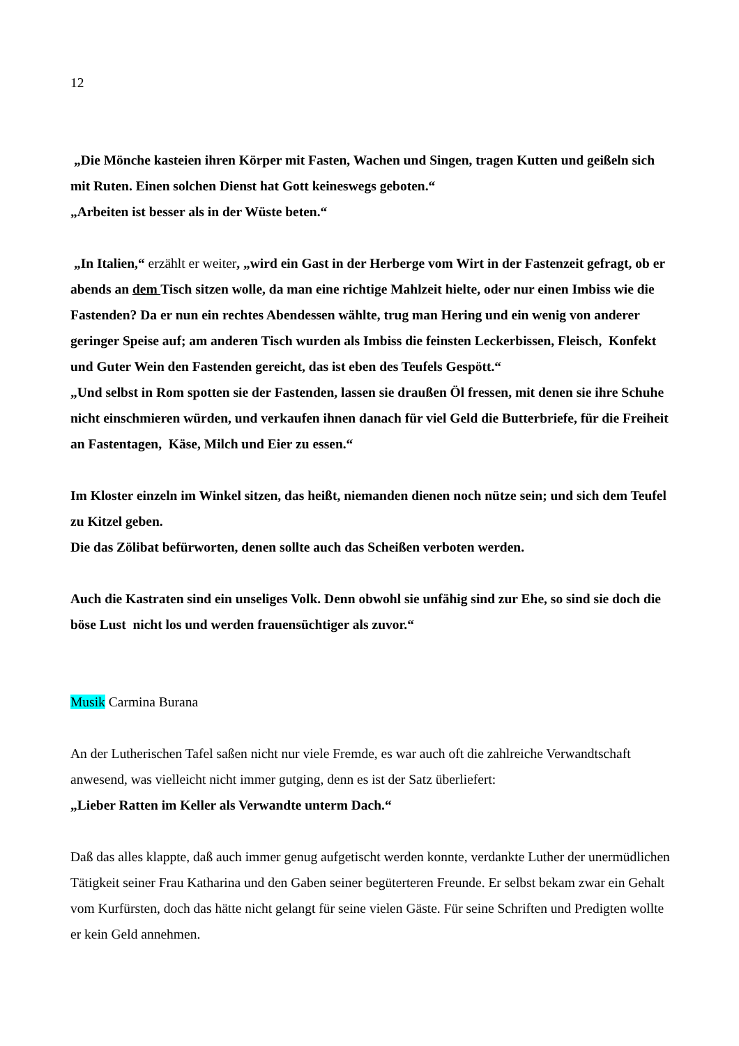12
„Die Mönche kasteien ihren Körper mit Fasten, Wachen und Singen, tragen Kutten und geißeln sich mit Ruten. Einen solchen Dienst hat Gott keineswegs geboten.“
„Arbeiten ist besser als in der Wüste beten.“
„In Italien,“ erzählt er weiter, „wird ein Gast in der Herberge vom Wirt in der Fastenzeit gefragt, ob er abends an dem Tisch sitzen wolle, da man eine richtige Mahlzeit hielte, oder nur einen Imbiss wie die Fastenden? Da er nun ein rechtes Abendessen wählte, trug man Hering und ein wenig von anderer geringer Speise auf; am anderen Tisch wurden als Imbiss die feinsten Leckerbissen, Fleisch, Konfekt und Guter Wein den Fastenden gereicht, das ist eben des Teufels Gespött.“
„Und selbst in Rom spotten sie der Fastenden, lassen sie draußen Öl fressen, mit denen sie ihre Schuhe nicht einschmieren würden, und verkaufen ihnen danach für viel Geld die Butterbriefe, für die Freiheit an Fastentagen, Käse, Milch und Eier zu essen.“
Im Kloster einzeln im Winkel sitzen, das heißt, niemanden dienen noch nütze sein; und sich dem Teufel zu Kitzel geben.
Die das Zölibat befürworten, denen sollte auch das Scheißen verboten werden.
Auch die Kastraten sind ein unseliges Volk. Denn obwohl sie unfähig sind zur Ehe, so sind sie doch die böse Lust nicht los und werden frauensüchtiger als zuvor.“
Musik Carmina Burana
An der Lutherischen Tafel saßen nicht nur viele Fremde, es war auch oft die zahlreiche Verwandtschaft anwesend, was vielleicht nicht immer gutging, denn es ist der Satz überliefert:
„Lieber Ratten im Keller als Verwandte unterm Dach.“
Daß das alles klappte, daß auch immer genug aufgetischt werden konnte, verdankte Luther der unermüdlichen Tätigkeit seiner Frau Katharina und den Gaben seiner begüterteren Freunde. Er selbst bekam zwar ein Gehalt vom Kurfürsten, doch das hätte nicht gelangt für seine vielen Gäste. Für seine Schriften und Predigten wollte er kein Geld annehmen.